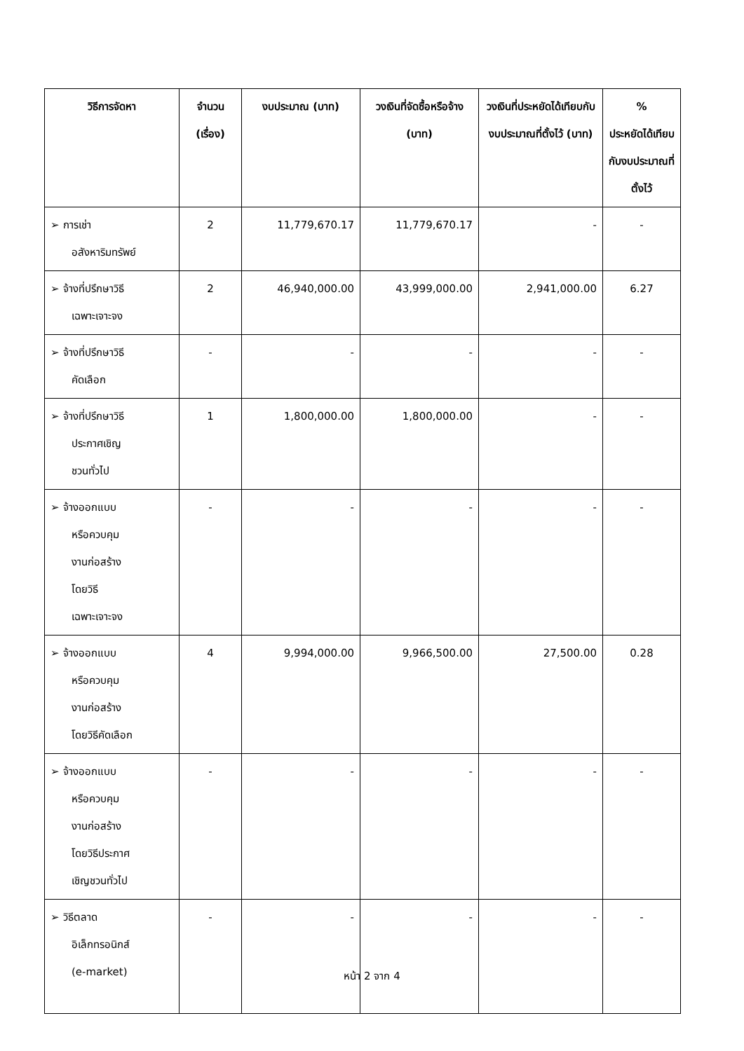| วิธีการจัดหา | จำนวน (เรื่อง) | งบประมาณ (บาท) | วงเงินที่จัดซื้อหรือจ้าง (บาท) | วงเงินที่ประหยัดได้เทียบกับงบประมาณที่ตั้งไว้ (บาท) | % ประหยัดได้เทียบกับงบประมาณที่ตั้งไว้ |
| --- | --- | --- | --- | --- | --- |
| ➢ การเช่า อสังหาริมทรัพย์ | 2 | 11,779,670.17 | 11,779,670.17 | - | - |
| ➢ จ้างที่ปรึกษาวิธี เฉพาะเจาะจง | 2 | 46,940,000.00 | 43,999,000.00 | 2,941,000.00 | 6.27 |
| ➢ จ้างที่ปรึกษาวิธี คัดเลือก | - | - | - | - | - |
| ➢ จ้างที่ปรึกษาวิธี ประกาศเชิญ ชวนทั่วไป | 1 | 1,800,000.00 | 1,800,000.00 | - | - |
| ➢ จ้างออกแบบ หรือควบคุม งานก่อสร้าง โดยวิธี เฉพาะเจาะจง | - | - | - | - | - |
| ➢ จ้างออกแบบ หรือควบคุม งานก่อสร้าง โดยวิธีคัดเลือก | 4 | 9,994,000.00 | 9,966,500.00 | 27,500.00 | 0.28 |
| ➢ จ้างออกแบบ หรือควบคุม งานก่อสร้าง โดยวิธีประกาศ เชิญชวนทั่วไป | - | - | - | - | - |
| ➢ วิธีตลาด อิเล็กทรอนิกส์ (e-market) | - | - | - | - | - |
หน้า 2 จาก 4